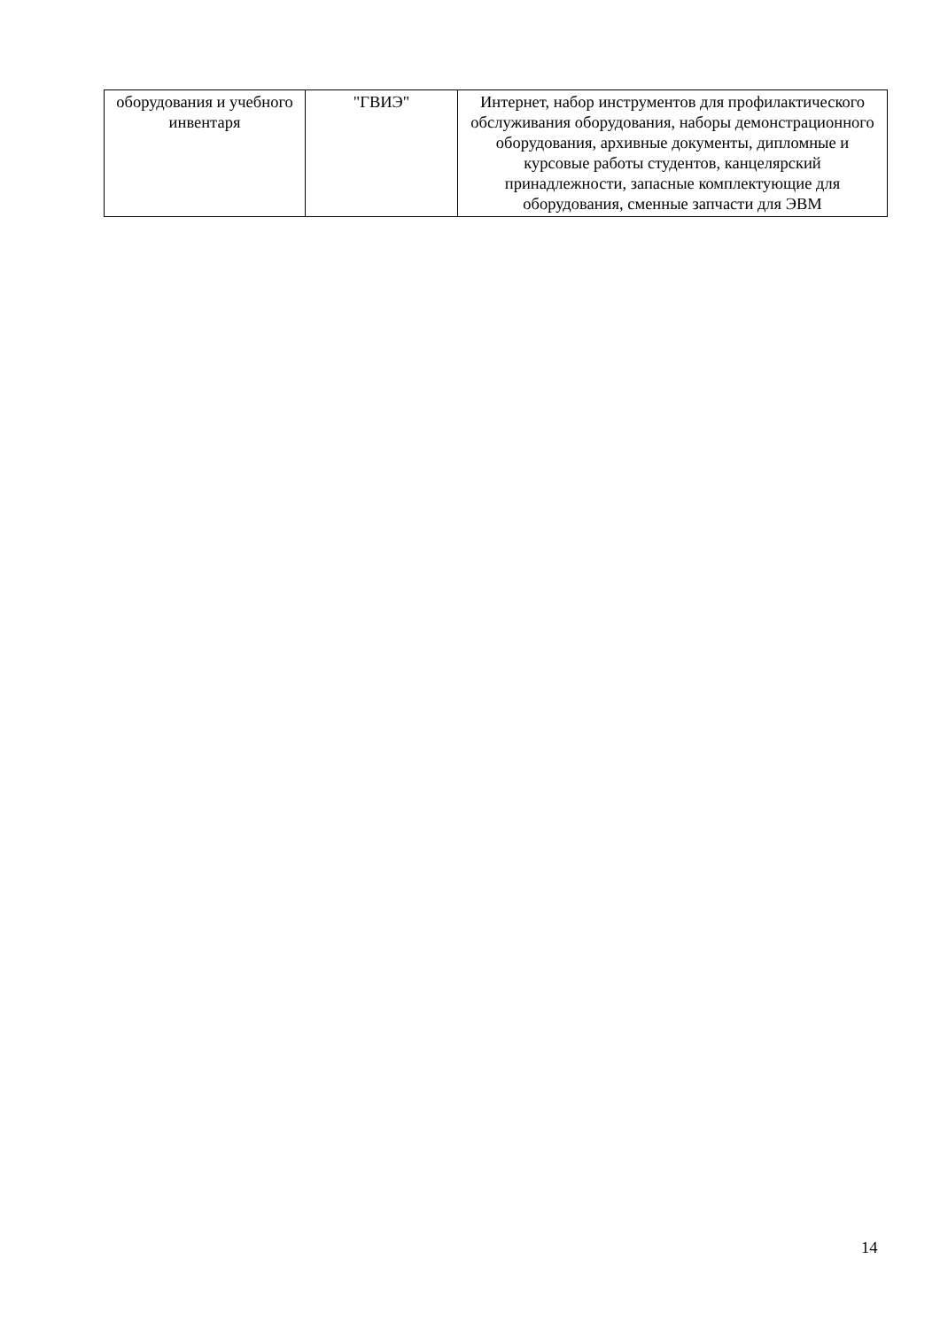| оборудования и учебного инвентаря | "ГВИЭ" | Интернет, набор инструментов для профилактического обслуживания оборудования, наборы демонстрационного оборудования, архивные документы, дипломные и курсовые работы студентов, канцелярский принадлежности, запасные комплектующие для оборудования, сменные запчасти для ЭВМ |
14